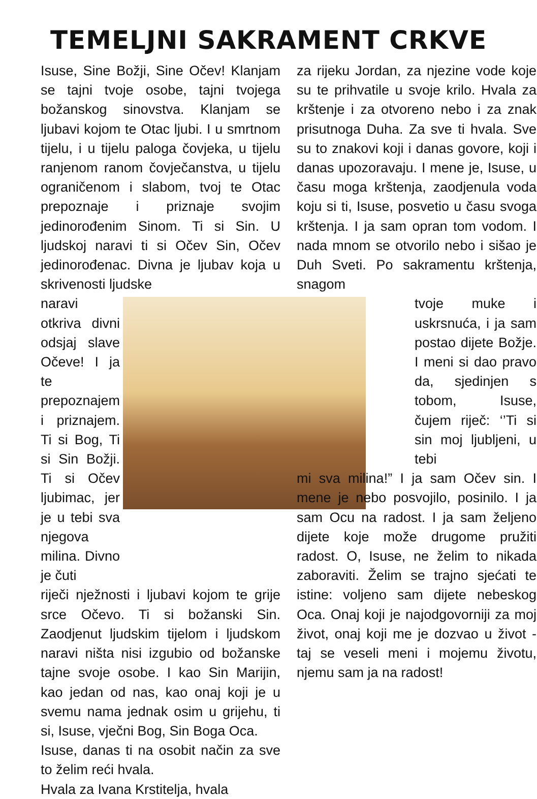TEMELJNI SAKRAMENT CRKVE
Isuse, Sine Božji, Sine Očev! Klanjam se tajni tvoje osobe, tajni tvojega božanskog sinovstva. Klanjam se ljubavi kojom te Otac ljubi. I u smrtnom tijelu, i u tijelu paloga čovjeka, u tijelu ranjenom ranom čovječanstva, u tijelu ograničenom i slabom, tvoj te Otac prepoznaje i priznaje svojim jedinorođenim Sinom. Ti si Sin. U ljudskoj naravi ti si Očev Sin, Očev jedinorođenac. Divna je ljubav koja u skrivenosti ljudske
naravi otkriva divni odsjaj slave Očeve! I ja te prepoznajem i priznajem. Ti si Bog, Ti si Sin Božji. Ti si Očev ljubimac, jer je u tebi sva njegova milina. Divno je čuti
riječi nježnosti i ljubavi kojom te grije srce Očevo. Ti si božanski Sin. Zaodjenut ljudskim tijelom i ljudskom naravi ništa nisi izgubio od božanske tajne svoje osobe. I kao Sin Marijin, kao jedan od nas, kao onaj koji je u svemu nama jednak osim u grijehu, ti si, Isuse, vječni Bog, Sin Boga Oca.
Isuse, danas ti na osobit način za sve to želim reći hvala.
Hvala za Ivana Krstitelja, hvala
za rijeku Jordan, za njezine vode koje su te prihvatile u svoje krilo. Hvala za krštenje i za otvoreno nebo i za znak prisutnoga Duha. Za sve ti hvala. Sve su to znakovi koji i danas govore, koji i danas upozoravaju. I mene je, Isuse, u času moga krštenja, zaodjenula voda koju si ti, Isuse, posvetio u času svoga krštenja. I ja sam opran tom vodom. I nada mnom se otvorilo nebo i sišao je Duh Sveti. Po sakramentu krštenja, snagom
tvoje muke i uskrsnuća, i ja sam postao dijete Božje. I meni si dao pravo da, sjedinjen s tobom, Isuse, čujem riječ: ‘’Ti si sin moj ljubljeni, u tebi
mi sva milina!” I ja sam Očev sin. I mene je nebo posvojilo, posinilo. I ja sam Ocu na radost. I ja sam željeno dijete koje može drugome pružiti radost. O, Isuse, ne želim to nikada zaboraviti. Želim se trajno sjećati te istine: voljeno sam dijete nebeskog Oca. Onaj koji je najodgovorniji za moj život, onaj koji me je dozvao u život - taj se veseli meni i mojemu životu, njemu sam ja na radost!